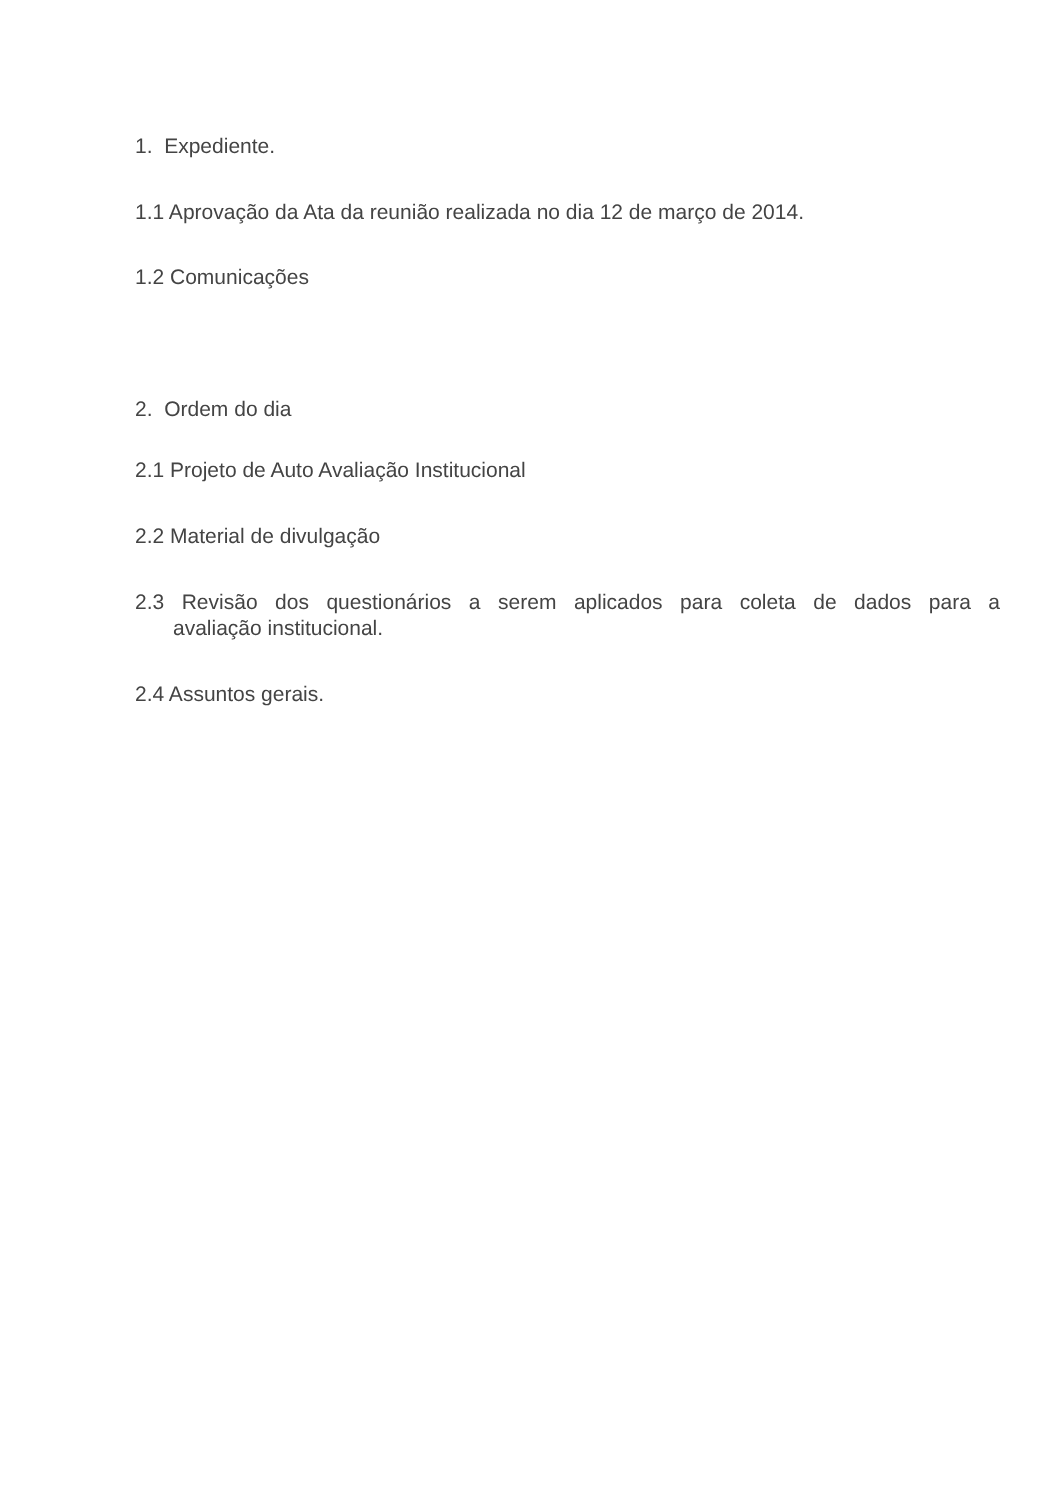1. Expediente.
1.1 Aprovação da Ata da reunião realizada no dia 12 de março de 2014.
1.2 Comunicações
2. Ordem do dia
2.1 Projeto de Auto Avaliação Institucional
2.2 Material de divulgação
2.3 Revisão dos questionários a serem aplicados para coleta de dados para a
avaliação institucional.
2.4 Assuntos gerais.